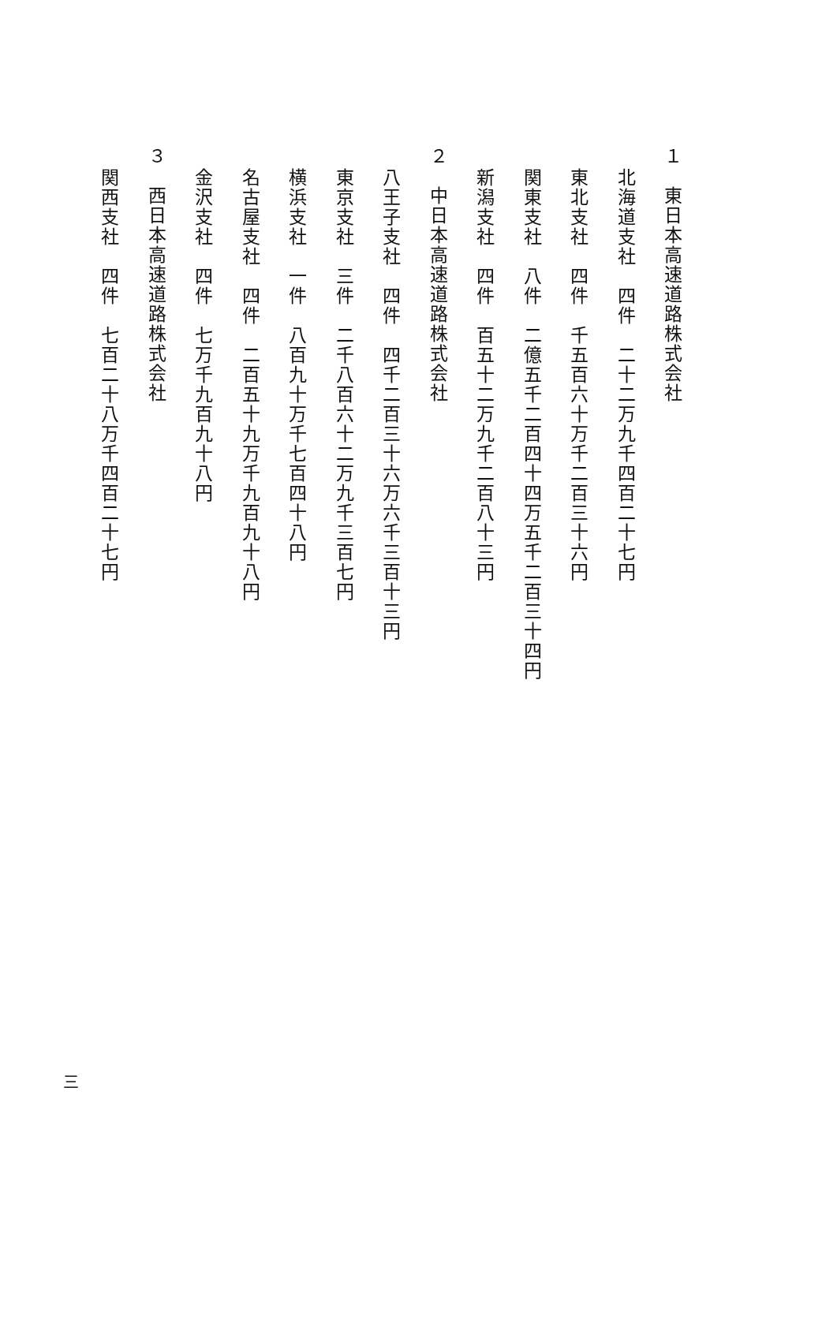１　東日本高速道路株式会社
北海道支社　四件　二十二万九千四百二十七円
東北支社　四件　千五百六十万千二百三十六円
関東支社　八件　二億五千二百四十四万五千二百三十四円
新潟支社　四件　百五十二万九千二百八十三円
２　中日本高速道路株式会社
八王子支社　四件　四千二百三十六万六千三百十三円
東京支社　三件　二千八百六十二万九千三百七円
横浜支社　一件　八百九十万千七百四十八円
名古屋支社　四件　二百五十九万千九百九十八円
金沢支社　四件　七万千九百九十八円
３　西日本高速道路株式会社
関西支社　四件　七百二十八万千四百二十七円
三